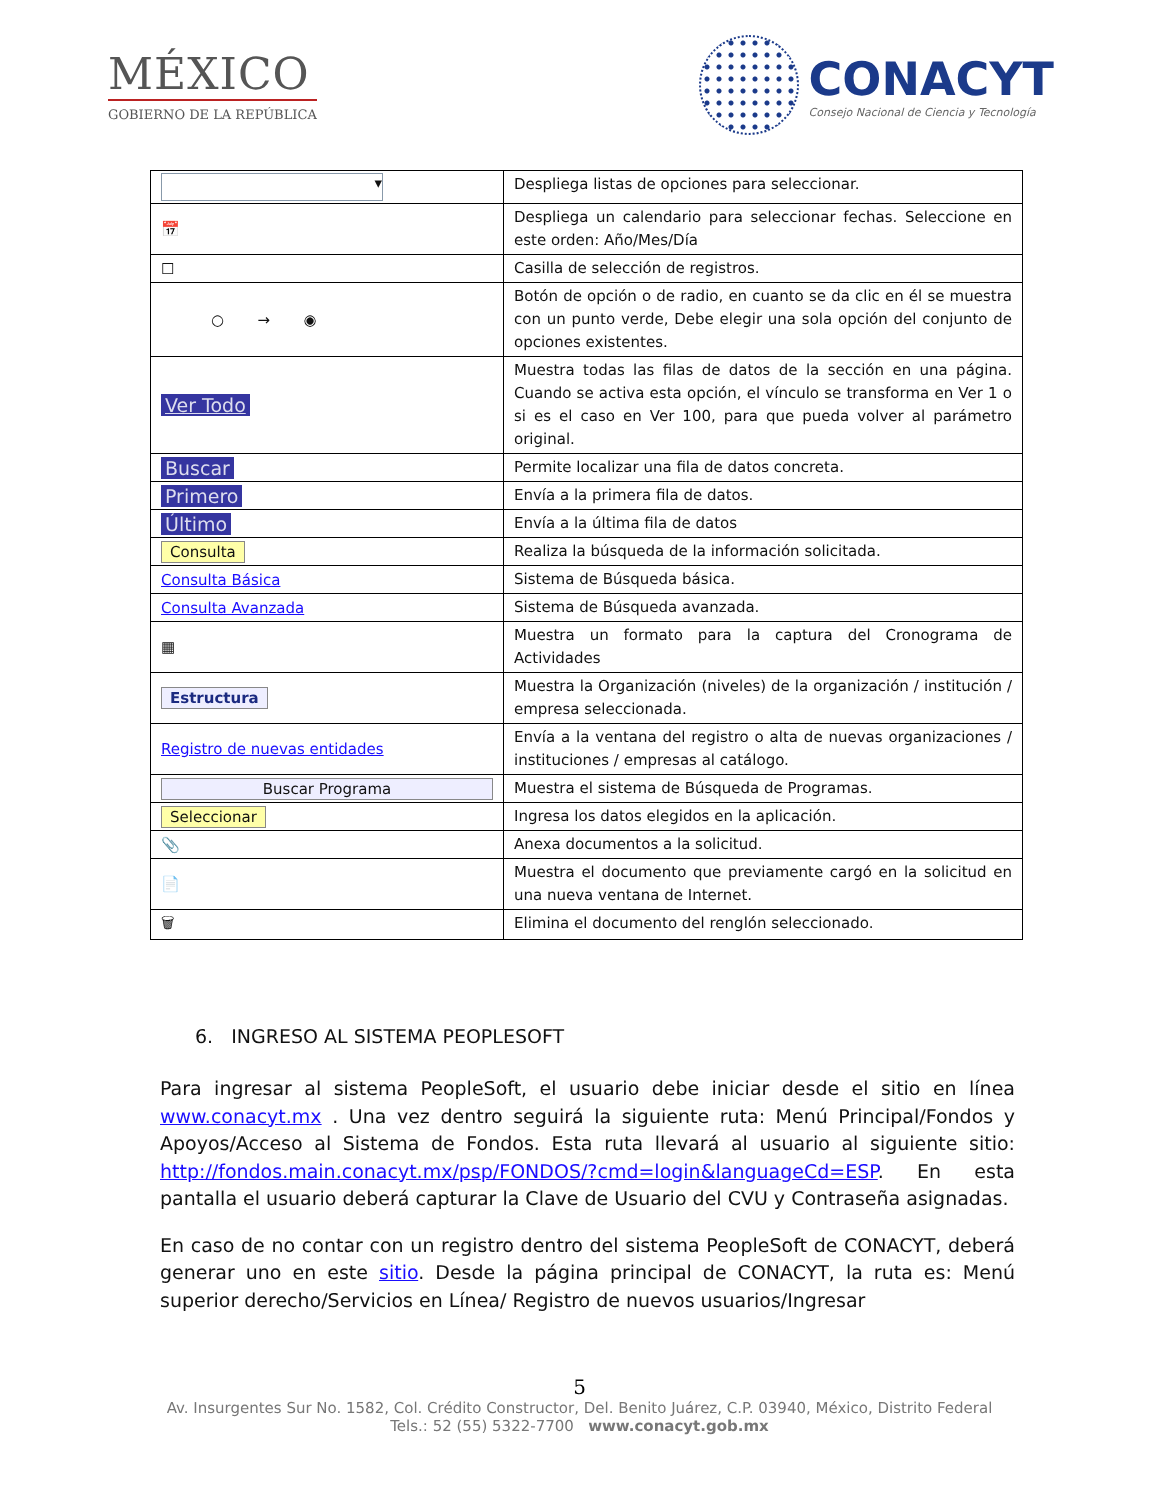MÉXICO
GOBIERNO DE LA REPÚBLICA
CONACYT
Consejo Nacional de Ciencia y Tecnología
| ▾ | Despliega listas de opciones para seleccionar. |
| 📅 | Despliega un calendario para seleccionar fechas. Seleccione en este orden: Año/Mes/Día |
| ☐ | Casilla de selección de registros. |
| ○ → ◉ | Botón de opción o de radio, en cuanto se da clic en él se muestra con un punto verde, Debe elegir una sola opción del conjunto de opciones existentes. |
| Ver Todo | Muestra todas las filas de datos de la sección en una página. Cuando se activa esta opción, el vínculo se transforma en Ver 1 o si es el caso en Ver 100, para que pueda volver al parámetro original. |
| Buscar | Permite localizar una fila de datos concreta. |
| Primero | Envía a la primera fila de datos. |
| Último | Envía a la última fila de datos |
| Consulta | Realiza la búsqueda de la información solicitada. |
| Consulta Básica | Sistema de Búsqueda básica. |
| Consulta Avanzada | Sistema de Búsqueda avanzada. |
| ▦ | Muestra un formato para la captura del Cronograma de Actividades |
| Estructura | Muestra la Organización (niveles) de la organización / institución / empresa seleccionada. |
| Registro de nuevas entidades | Envía a la ventana del registro o alta de nuevas organizaciones / instituciones / empresas al catálogo. |
| Buscar Programa | Muestra el sistema de Búsqueda de Programas. |
| Seleccionar | Ingresa los datos elegidos en la aplicación. |
| 📎 | Anexa documentos a la solicitud. |
| 📄 | Muestra el documento que previamente cargó en la solicitud en una nueva ventana de Internet. |
| 🗑 | Elimina el documento del renglón seleccionado. |
6. INGRESO AL SISTEMA PEOPLESOFT
Para ingresar al sistema PeopleSoft, el usuario debe iniciar desde el sitio en línea www.conacyt.mx . Una vez dentro seguirá la siguiente ruta: Menú Principal/Fondos y Apoyos/Acceso al Sistema de Fondos. Esta ruta llevará al usuario al siguiente sitio: http://fondos.main.conacyt.mx/psp/FONDOS/?cmd=login&languageCd=ESP. En esta pantalla el usuario deberá capturar la Clave de Usuario del CVU y Contraseña asignadas.
En caso de no contar con un registro dentro del sistema PeopleSoft de CONACYT, deberá generar uno en este sitio. Desde la página principal de CONACYT, la ruta es: Menú superior derecho/Servicios en Línea/ Registro de nuevos usuarios/Ingresar
5
Av. Insurgentes Sur No. 1582, Col. Crédito Constructor, Del. Benito Juárez, C.P. 03940, México, Distrito Federal
Tels.: 52 (55) 5322-7700 www.conacyt.gob.mx